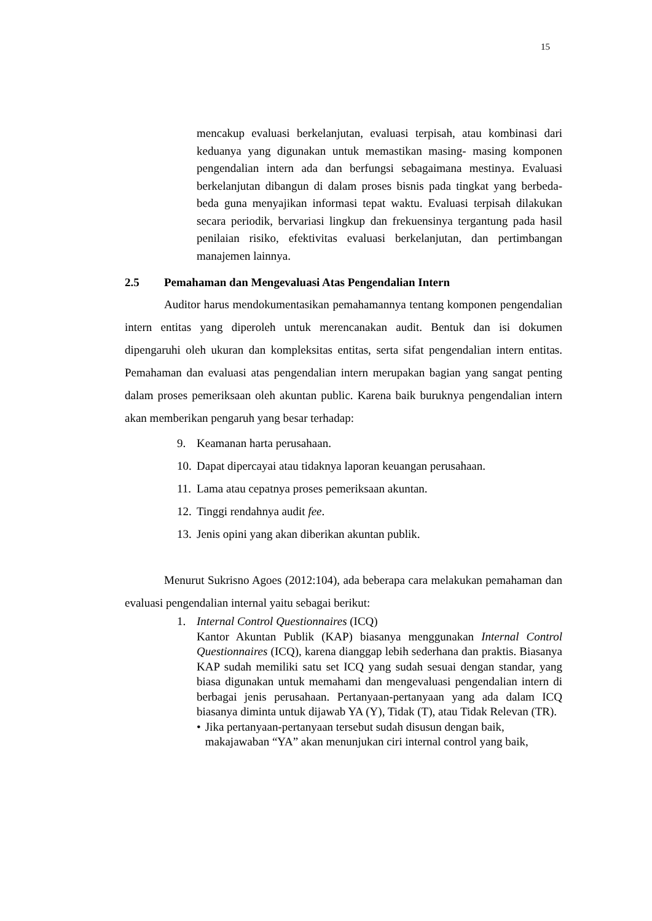15
mencakup evaluasi berkelanjutan, evaluasi terpisah, atau kombinasi dari keduanya yang digunakan untuk memastikan masing- masing komponen pengendalian intern ada dan berfungsi sebagaimana mestinya. Evaluasi berkelanjutan dibangun di dalam proses bisnis pada tingkat yang berbeda-beda guna menyajikan informasi tepat waktu. Evaluasi terpisah dilakukan secara periodik, bervariasi lingkup dan frekuensinya tergantung pada hasil penilaian risiko, efektivitas evaluasi berkelanjutan, dan pertimbangan manajemen lainnya.
2.5 Pemahaman dan Mengevaluasi Atas Pengendalian Intern
Auditor harus mendokumentasikan pemahamannya tentang komponen pengendalian intern entitas yang diperoleh untuk merencanakan audit. Bentuk dan isi dokumen dipengaruhi oleh ukuran dan kompleksitas entitas, serta sifat pengendalian intern entitas. Pemahaman dan evaluasi atas pengendalian intern merupakan bagian yang sangat penting dalam proses pemeriksaan oleh akuntan public. Karena baik buruknya pengendalian intern akan memberikan pengaruh yang besar terhadap:
9. Keamanan harta perusahaan.
10. Dapat dipercayai atau tidaknya laporan keuangan perusahaan.
11. Lama atau cepatnya proses pemeriksaan akuntan.
12. Tinggi rendahnya audit fee.
13. Jenis opini yang akan diberikan akuntan publik.
Menurut Sukrisno Agoes (2012:104), ada beberapa cara melakukan pemahaman dan evaluasi pengendalian internal yaitu sebagai berikut:
1. Internal Control Questionnaires (ICQ)
Kantor Akuntan Publik (KAP) biasanya menggunakan Internal Control Questionnaires (ICQ), karena dianggap lebih sederhana dan praktis. Biasanya KAP sudah memiliki satu set ICQ yang sudah sesuai dengan standar, yang biasa digunakan untuk memahami dan mengevaluasi pengendalian intern di berbagai jenis perusahaan. Pertanyaan-pertanyaan yang ada dalam ICQ biasanya diminta untuk dijawab YA (Y), Tidak (T), atau Tidak Relevan (TR).
• Jika pertanyaan-pertanyaan tersebut sudah disusun dengan baik, makajawaban “YA” akan menunjukan ciri internal control yang baik,